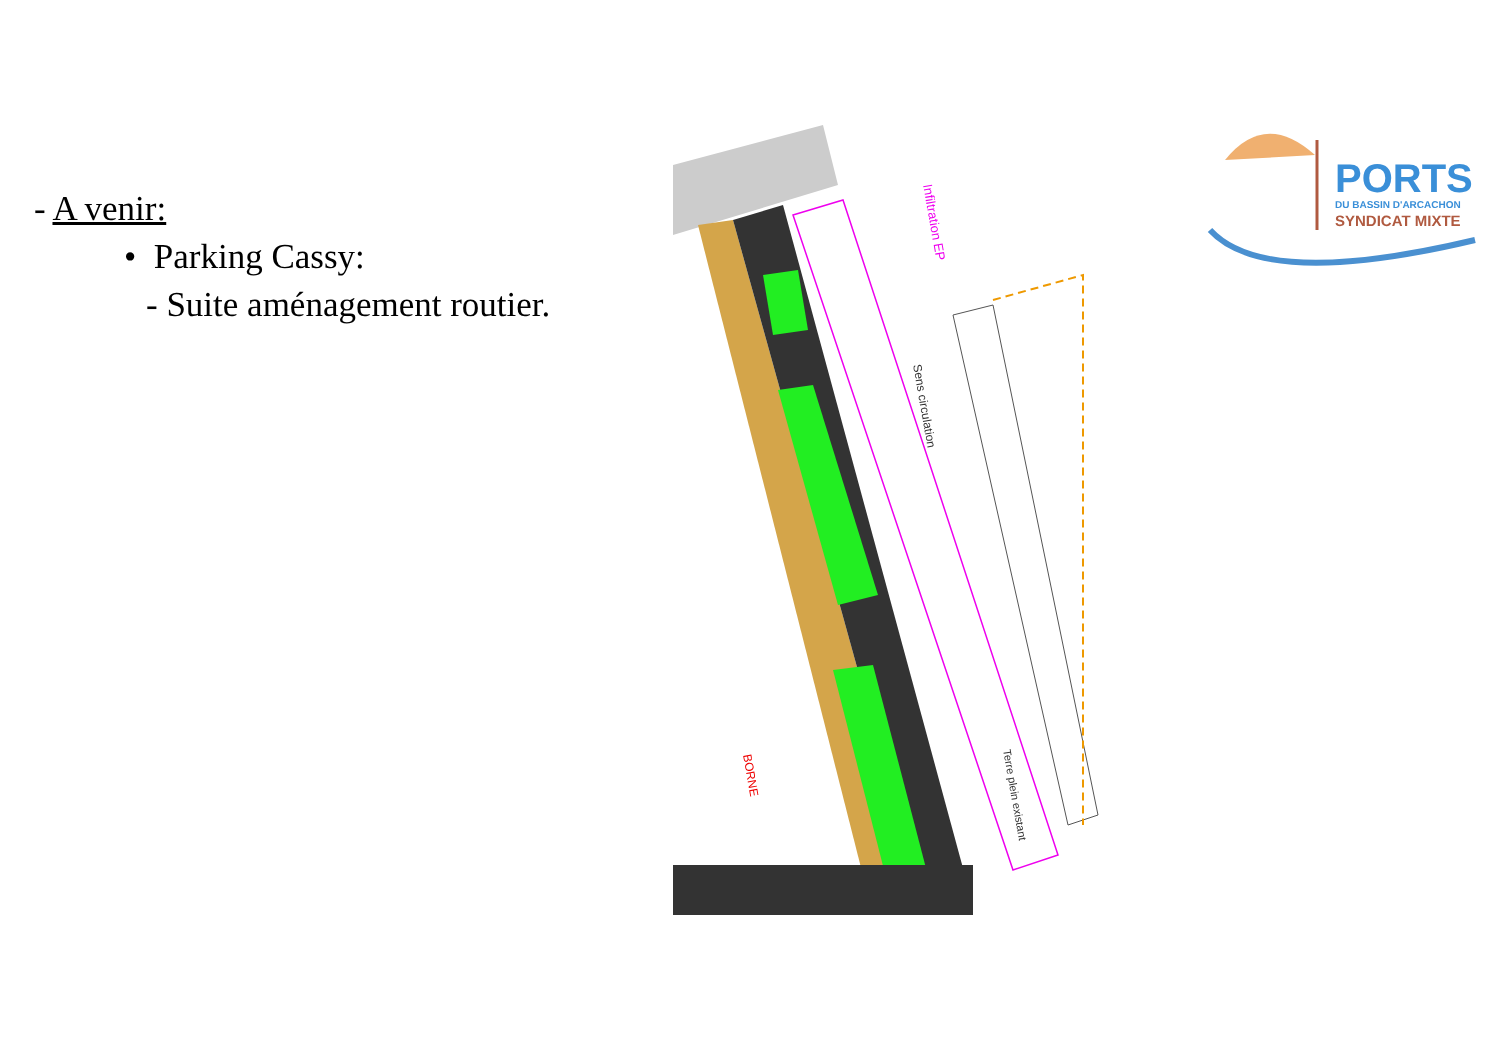- A venir:
• Parking Cassy:
- Suite aménagement routier.
Infiltration EP
Sens circulation
BORNE
Terre plein existant
PORTS
DU BASSIN D'ARCACHON
SYNDICAT MIXTE